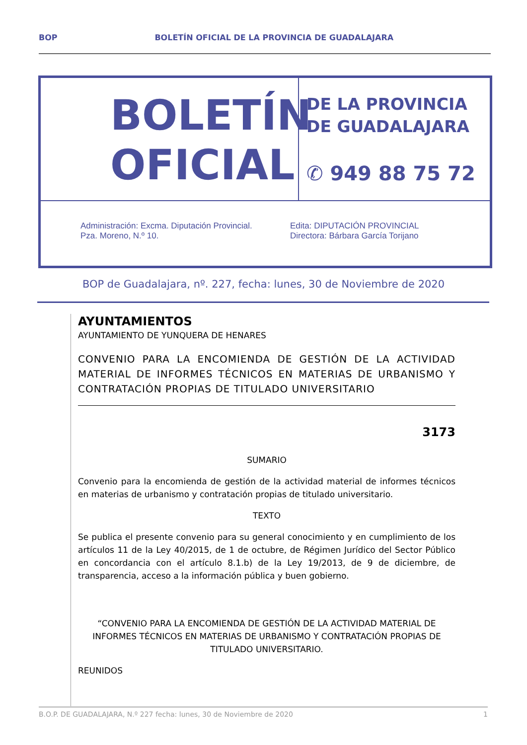BOP BOLETÍN OFICIAL DE LA PROVINCIA DE GUADALAJARA
BOLETÍN
OFICIAL
DE LA PROVINCIA
DE GUADALAJARA
✆ 949 88 75 72
Administración: Excma. Diputación Provincial.
Pza. Moreno, N.º 10.
Edita: DIPUTACIÓN PROVINCIAL
Directora: Bárbara García Torijano
BOP de Guadalajara, nº. 227, fecha: lunes, 30 de Noviembre de 2020
AYUNTAMIENTOS
AYUNTAMIENTO DE YUNQUERA DE HENARES
CONVENIO PARA LA ENCOMIENDA DE GESTIÓN DE LA ACTIVIDAD MATERIAL DE INFORMES TÉCNICOS EN MATERIAS DE URBANISMO Y CONTRATACIÓN PROPIAS DE TITULADO UNIVERSITARIO
3173
SUMARIO
Convenio para la encomienda de gestión de la actividad material de informes técnicos en materias de urbanismo y contratación propias de titulado universitario.
TEXTO
Se publica el presente convenio para su general conocimiento y en cumplimiento de los artículos 11 de la Ley 40/2015, de 1 de octubre, de Régimen Jurídico del Sector Público en concordancia con el artículo 8.1.b) de la Ley 19/2013, de 9 de diciembre, de transparencia, acceso a la información pública y buen gobierno.
“CONVENIO PARA LA ENCOMIENDA DE GESTIÓN DE LA ACTIVIDAD MATERIAL DE INFORMES TÉCNICOS EN MATERIAS DE URBANISMO Y CONTRATACIÓN PROPIAS DE TITULADO UNIVERSITARIO.
REUNIDOS
B.O.P. DE GUADALAJARA, N.º 227 fecha: lunes, 30 de Noviembre de 2020 1